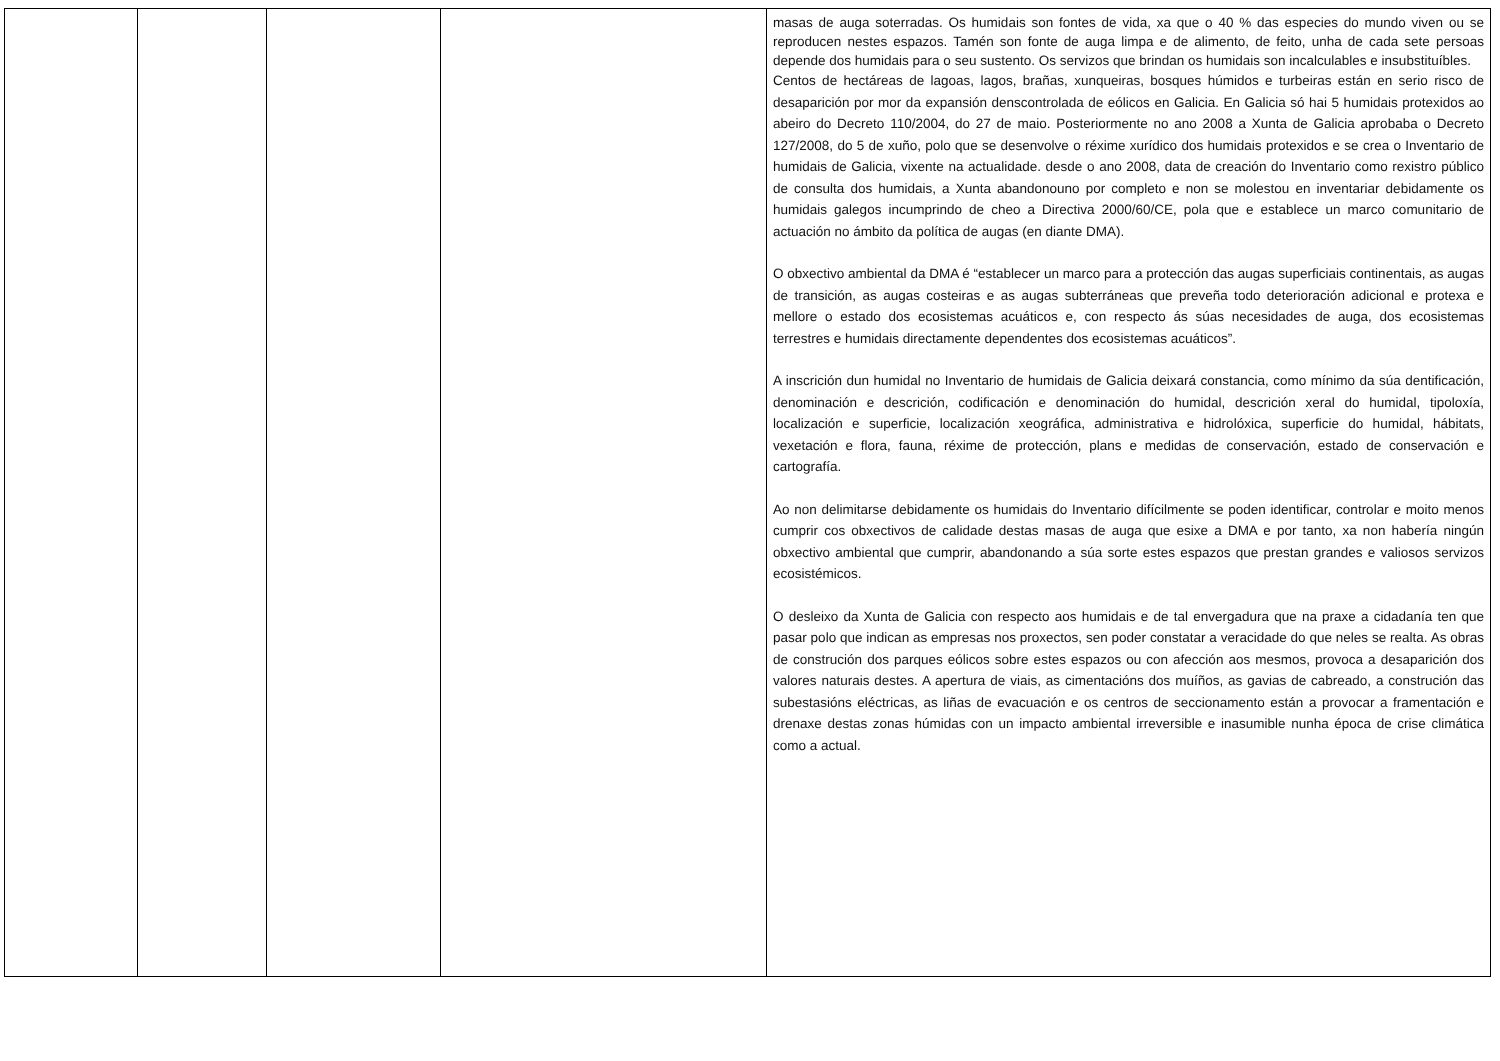| | | | | masas de auga soterradas. Os humidais son fontes de vida, xa que o 40 % das especies do mundo viven ou se reproducen nestes espazos. Tamén son fonte de auga limpa e de alimento, de feito, unha de cada sete persoas depende dos humidais para o seu sustento. Os servizos que brindan os humidais son incalculables e insubstituíbles. Centos de hectáreas de lagoas, lagos, brañas, xunqueiras, bosques húmidos e turbeiras están en serio risco de desaparición por mor da expansión denscontrolada de eólicos en Galicia. En Galicia só hai 5 humidais protexidos ao abeiro do Decreto 110/2004, do 27 de maio. Posteriormente no ano 2008 a Xunta de Galicia aprobaba o Decreto 127/2008, do 5 de xuño, polo que se desenvolve o réxime xurídico dos humidais protexidos e se crea o Inventario de humidais de Galicia, vixente na actualidade. desde o ano 2008, data de creación do Inventario como rexistro público de consulta dos humidais, a Xunta abandonouno por completo e non se molestou en inventariar debidamente os humidais galegos incumprindo de cheo a Directiva 2000/60/CE, pola que e establece un marco comunitario de actuación no ámbito da política de augas (en diante DMA). O obxectivo ambiental da DMA é “establecer un marco para a protección das augas superficiais continentais, as augas de transición, as augas costeiras e as augas subterráneas que preveña todo deterioración adicional e protexa e mellore o estado dos ecosistemas acuáticos e, con respecto ás súas necesidades de auga, dos ecosistemas terrestres e humidais directamente dependentes dos ecosistemas acuáticos”. A inscrición dun humidal no Inventario de humidais de Galicia deixará constancia, como mínimo da súa dentificación, denominación e descrición, codificación e denominación do humidal, descrición xeral do humidal, tipoloxía, localización e superficie, localización xeográfica, administrativa e hidrolóxica, superficie do humidal, hábitats, vexetación e flora, fauna, réxime de protección, plans e medidas de conservación, estado de conservación e cartografía. Ao non delimitarse debidamente os humidais do Inventario difícilmente se poden identificar, controlar e moito menos cumprir cos obxectivos de calidade destas masas de auga que esixe a DMA e por tanto, xa non habería ningún obxectivo ambiental que cumprir, abandonando a súa sorte estes espazos que prestan grandes e valiosos servizos ecosistémicos. O desleixo da Xunta de Galicia con respecto aos humidais e de tal envergadura que na praxe a cidadanía ten que pasar polo que indican as empresas nos proxectos, sen poder constatar a veracidade do que neles se realta. As obras de construción dos parques eólicos sobre estes espazos ou con afección aos mesmos, provoca a desaparición dos valores naturais destes. A apertura de viais, as cimentacións dos muíños, as gavias de cabreado, a construción das subestasións eléctricas, as liñas de evacuación e os centros de seccionamento están a provocar a framentación e drenaxe destas zonas húmidas con un impacto ambiental irreversible e inasumible nunha época de crise climática como a actual. |